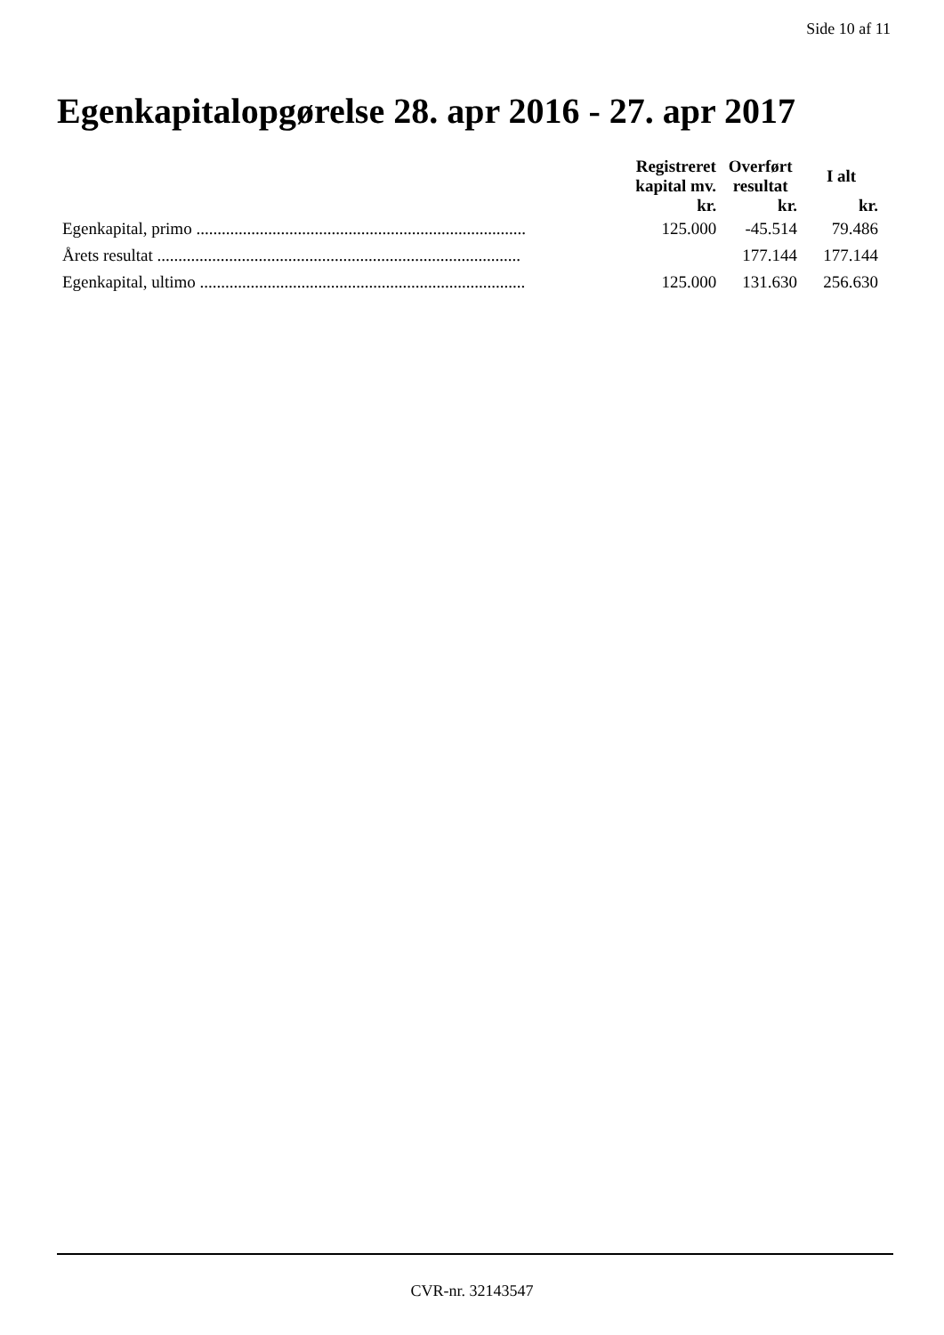Side 10 af 11
Egenkapitalopgørelse 28. apr 2016 - 27. apr 2017
| | Registreret kapital mv. | Overført resultat | I alt |
| --- | --- | --- | --- |
| | kr. | kr. | kr. |
| Egenkapital, primo .............................................................................. | 125.000 | -45.514 | 79.486 |
| Årets resultat ...................................................................................... | | 177.144 | 177.144 |
| Egenkapital, ultimo ............................................................................. | 125.000 | 131.630 | 256.630 |
CVR-nr. 32143547